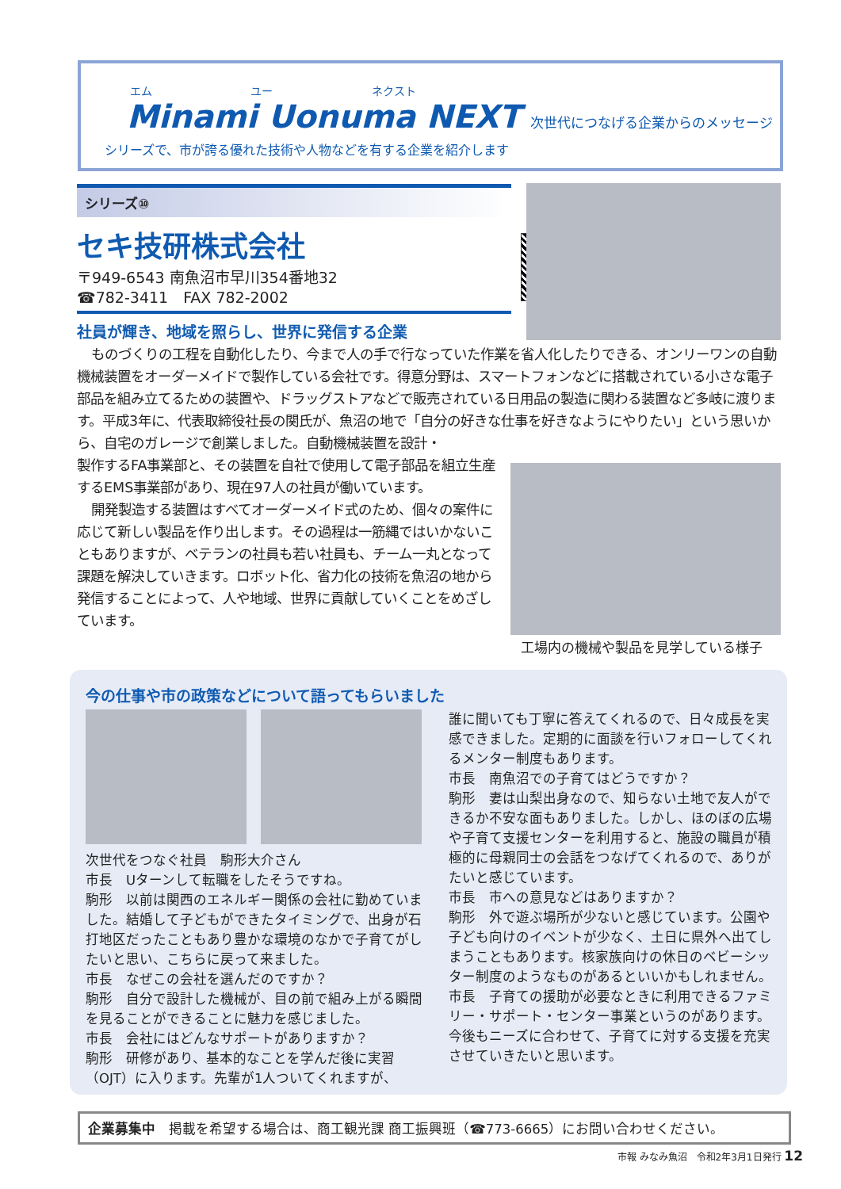エム ユー ネクスト
Minami Uonuma NEXT
次世代につなげる企業からのメッセージ
シリーズで、市が誇る優れた技術や人物などを有する企業を紹介します
シリーズ⑩
セキ技研株式会社
〒949-6543 南魚沼市早川354番地32
☎782-3411　FAX 782-2002
社員が輝き、地域を照らし、世界に発信する企業
ものづくりの工程を自動化したり、今まで人の手で行なっていた作業を省人化したりできる、オンリーワンの自動機械装置をオーダーメイドで製作している会社です。得意分野は、スマートフォンなどに搭載されている小さな電子部品を組み立てるための装置や、ドラッグストアなどで販売されている日用品の製造に関わる装置など多岐に渡ります。平成3年に、代表取締役社長の関氏が、魚沼の地で「自分の好きな仕事を好きなようにやりたい」という思いから、自宅のガレージで創業しました。自動機械装置を設計・
製作するFA事業部と、その装置を自社で使用して電子部品を組立生産するEMS事業部があり、現在97人の社員が働いています。
開発製造する装置はすべてオーダーメイド式のため、個々の案件に応じて新しい製品を作り出します。その過程は一筋縄ではいかないこともありますが、ベテランの社員も若い社員も、チーム一丸となって課題を解決していきます。ロボット化、省力化の技術を魚沼の地から発信することによって、人や地域、世界に貢献していくことをめざしています。
工場内の機械や製品を見学している様子
今の仕事や市の政策などについて語ってもらいました
次世代をつなぐ社員　駒形大介さん
市長　Uターンして転職をしたそうですね。
駒形　以前は関西のエネルギー関係の会社に勤めていました。結婚して子どもができたタイミングで、出身が石打地区だったこともあり豊かな環境のなかで子育てがしたいと思い、こちらに戻って来ました。
市長　なぜこの会社を選んだのですか？
駒形　自分で設計した機械が、目の前で組み上がる瞬間を見ることができることに魅力を感じました。
市長　会社にはどんなサポートがありますか？
駒形　研修があり、基本的なことを学んだ後に実習（OJT）に入ります。先輩が1人ついてくれますが、
誰に聞いても丁寧に答えてくれるので、日々成長を実感できました。定期的に面談を行いフォローしてくれるメンター制度もあります。
市長　南魚沼での子育てはどうですか？
駒形　妻は山梨出身なので、知らない土地で友人ができるか不安な面もありました。しかし、ほのぼの広場や子育て支援センターを利用すると、施設の職員が積極的に母親同士の会話をつなげてくれるので、ありがたいと感じています。
市長　市への意見などはありますか？
駒形　外で遊ぶ場所が少ないと感じています。公園や子ども向けのイベントが少なく、土日に県外へ出てしまうこともあります。核家族向けの休日のベビーシッター制度のようなものがあるといいかもしれません。
市長　子育ての援助が必要なときに利用できるファミリー・サポート・センター事業というのがあります。今後もニーズに合わせて、子育てに対する支援を充実させていきたいと思います。
企業募集中　掲載を希望する場合は、商工観光課 商工振興班（☎773-6665）にお問い合わせください。
市報 みなみ魚沼　令和2年3月1日発行 12